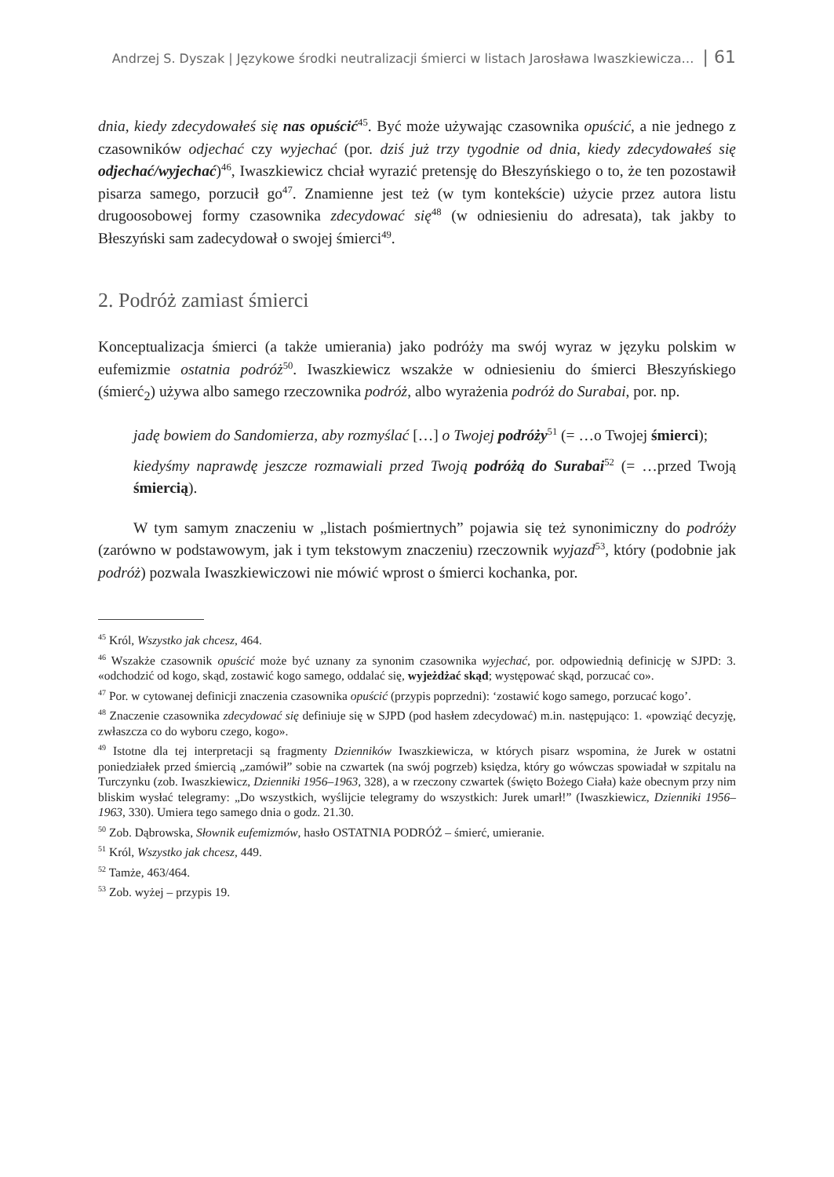Andrzej S. Dyszak | Językowe środki neutralizacji śmierci w listach Jarosława Iwaszkiewicza… | 61
dnia, kiedy zdecydowałeś się nas opuścić<sup>45</sup>. Być może używając czasownika opuścić, a nie jednego z czasowników odjechać czy wyjechać (por. dziś już trzy tygodnie od dnia, kiedy zdecydowałeś się odjechać/wyjechać)<sup>46</sup>, Iwaszkiewicz chciał wyrazić pretensję do Błeszyńskiego o to, że ten pozostawił pisarza samego, porzucił go<sup>47</sup>. Znamienne jest też (w tym kontekście) użycie przez autora listu drugoosobowej formy czasownika zdecydować się<sup>48</sup> (w odniesieniu do adresata), tak jakby to Błeszyński sam zadecydował o swojej śmierci<sup>49</sup>.
2. Podróż zamiast śmierci
Konceptualizacja śmierci (a także umierania) jako podróży ma swój wyraz w języku polskim w eufemizmie ostatnia podróż<sup>50</sup>. Iwaszkiewicz wszakże w odniesieniu do śmierci Błeszyńskiego (śmierć<sub>2</sub>) używa albo samego rzeczownika podróż, albo wyrażenia podróż do Surabai, por. np.
jadę bowiem do Sandomierza, aby rozmyślać […] o Twojej podróży<sup>51</sup> (= …o Twojej śmierci);
kiedyśmy naprawdę jeszcze rozmawiali przed Twoją podróżą do Surabai<sup>52</sup> (= …przed Twoją śmiercią).
W tym samym znaczeniu w „listach pośmiertnych” pojawia się też synonimiczny do podróży (zarówno w podstawowym, jak i tym tekstowym znaczeniu) rzeczownik wyjazd<sup>53</sup>, który (podobnie jak podróż) pozwala Iwaszkiewiczowi nie mówić wprost o śmierci kochanka, por.
<sup>45</sup> Król, Wszystko jak chcesz, 464.
<sup>46</sup> Wszakże czasownik opuścić może być uznany za synonim czasownika wyjechać, por. odpowiednią definicję w SJPD: 3. «odchodzić od kogo, skąd, zostawić kogo samego, oddalać się, wyjeżdżać skąd; występować skąd, porzucać co».
<sup>47</sup> Por. w cytowanej definicji znaczenia czasownika opuścić (przypis poprzedni): ‘zostawić kogo samego, porzucać kogo’.
<sup>48</sup> Znaczenie czasownika zdecydować się definiuje się w SJPD (pod hasłem zdecydować) m.in. następująco: 1. «powziąć decyzję, zwłaszcza co do wyboru czego, kogo».
<sup>49</sup> Istotne dla tej interpretacji są fragmenty Dzienników Iwaszkiewicza, w których pisarz wspomina, że Jurek w ostatni poniedziałek przed śmiercią „zamówił” sobie na czwartek (na swój pogrzeb) księdza, który go wówczas spowiadał w szpitalu na Turczynku (zob. Iwaszkiewicz, Dzienniki 1956–1963, 328), a w rzeczony czwartek (święto Bożego Ciała) każe obecnym przy nim bliskim wysłać telegramy: „Do wszystkich, wyślijcie telegramy do wszystkich: Jurek umarł!” (Iwaszkiewicz, Dzienniki 1956–1963, 330). Umiera tego samego dnia o godz. 21.30.
<sup>50</sup> Zob. Dąbrowska, Słownik eufemizmów, hasło OSTATNIA PODRÓŻ – śmierć, umieranie.
<sup>51</sup> Król, Wszystko jak chcesz, 449.
<sup>52</sup> Tamże, 463/464.
<sup>53</sup> Zob. wyżej – przypis 19.